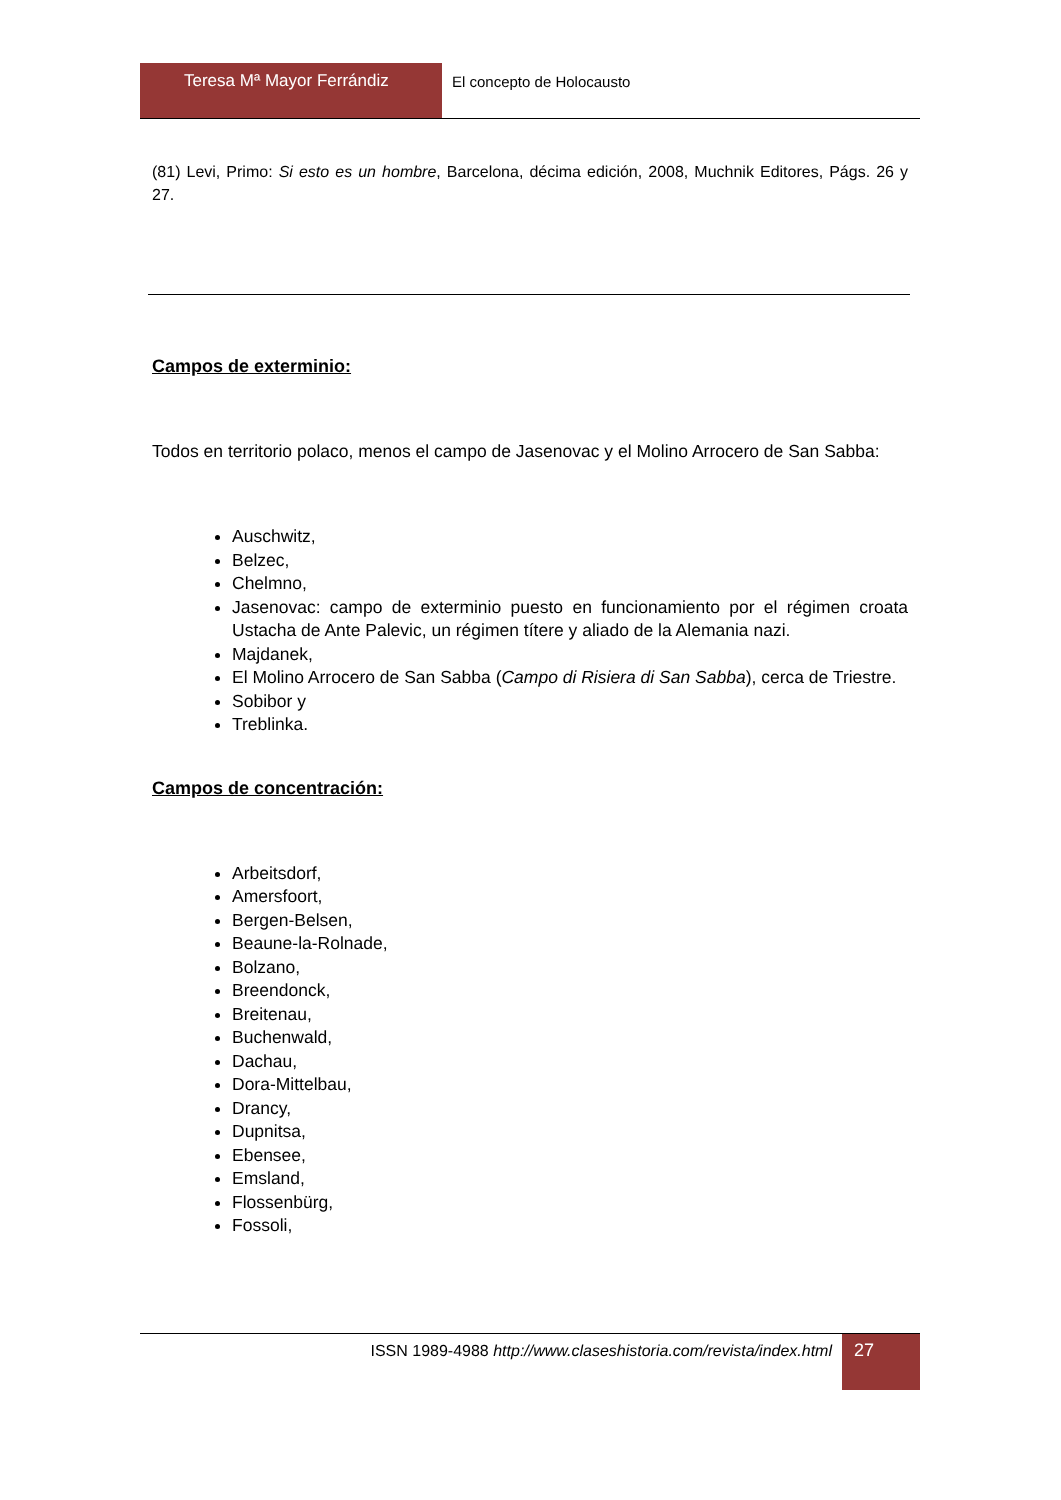Teresa Mª Mayor Ferrándiz El concepto de Holocausto
(81) Levi, Primo: Si esto es un hombre, Barcelona, décima edición, 2008, Muchnik Editores, Págs. 26 y 27.
Campos de exterminio:
Todos en territorio polaco, menos el campo de Jasenovac y el Molino Arrocero de San Sabba:
Auschwitz,
Belzec,
Chelmno,
Jasenovac: campo de exterminio puesto en funcionamiento por el régimen croata Ustacha de Ante Palevic, un régimen títere y aliado de la Alemania nazi.
Majdanek,
El Molino Arrocero de San Sabba (Campo di Risiera di San Sabba), cerca de Triestre.
Sobibor y
Treblinka.
Campos de concentración:
Arbeitsdorf,
Amersfoort,
Bergen-Belsen,
Beaune-la-Rolnade,
Bolzano,
Breendonck,
Breitenau,
Buchenwald,
Dachau,
Dora-Mittelbau,
Drancy,
Dupnitsa,
Ebensee,
Emsland,
Flossenbürg,
Fossoli,
ISSN 1989-4988 http://www.claseshistoria.com/revista/index.html
27